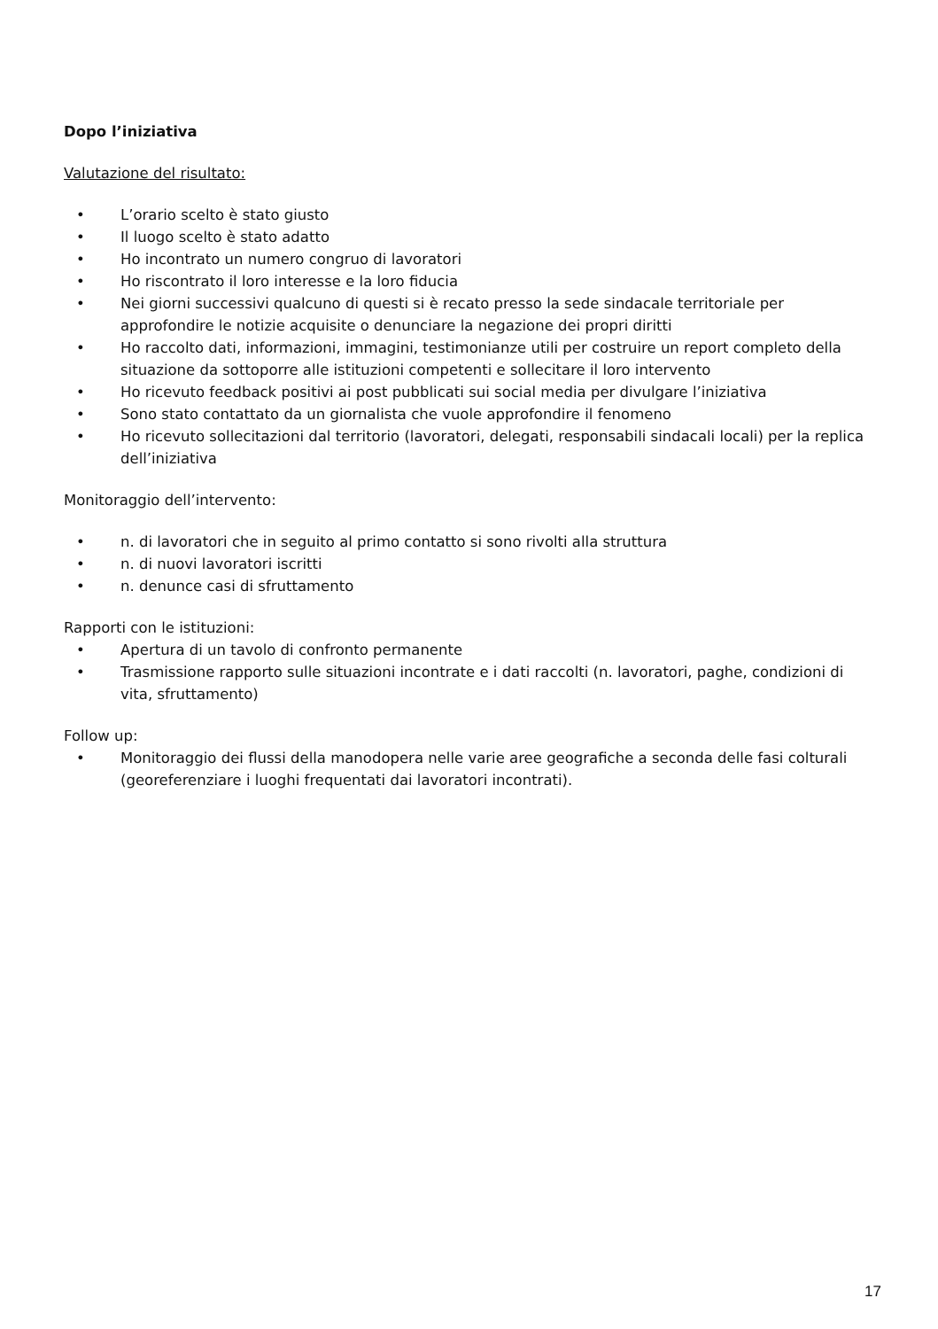Dopo l’iniziativa
Valutazione del risultato:
• L’orario scelto è stato giusto
• Il luogo scelto è stato adatto
• Ho incontrato un numero congruo di lavoratori
• Ho riscontrato il loro interesse e la loro fiducia
• Nei giorni successivi qualcuno di questi si è recato presso la sede sindacale territoriale per approfondire le notizie acquisite o denunciare la negazione dei propri diritti
• Ho raccolto dati, informazioni, immagini, testimonianze utili per costruire un report completo della situazione da sottoporre alle istituzioni competenti e sollecitare il loro intervento
• Ho ricevuto feedback positivi ai post pubblicati sui social media per divulgare l’iniziativa
• Sono stato contattato da un giornalista che vuole approfondire il fenomeno
• Ho ricevuto sollecitazioni dal territorio (lavoratori, delegati, responsabili sindacali locali) per la replica dell’iniziativa
Monitoraggio dell’intervento:
• n. di lavoratori che in seguito al primo contatto si sono rivolti alla struttura
• n. di nuovi lavoratori iscritti
• n. denunce casi di sfruttamento
Rapporti con le istituzioni:
• Apertura di un tavolo di confronto permanente
• Trasmissione rapporto sulle situazioni incontrate e i dati raccolti (n. lavoratori, paghe, condizioni di vita, sfruttamento)
Follow up:
• Monitoraggio dei flussi della manodopera nelle varie aree geografiche a seconda delle fasi colturali (georeferenziare i luoghi frequentati dai lavoratori incontrati).
17